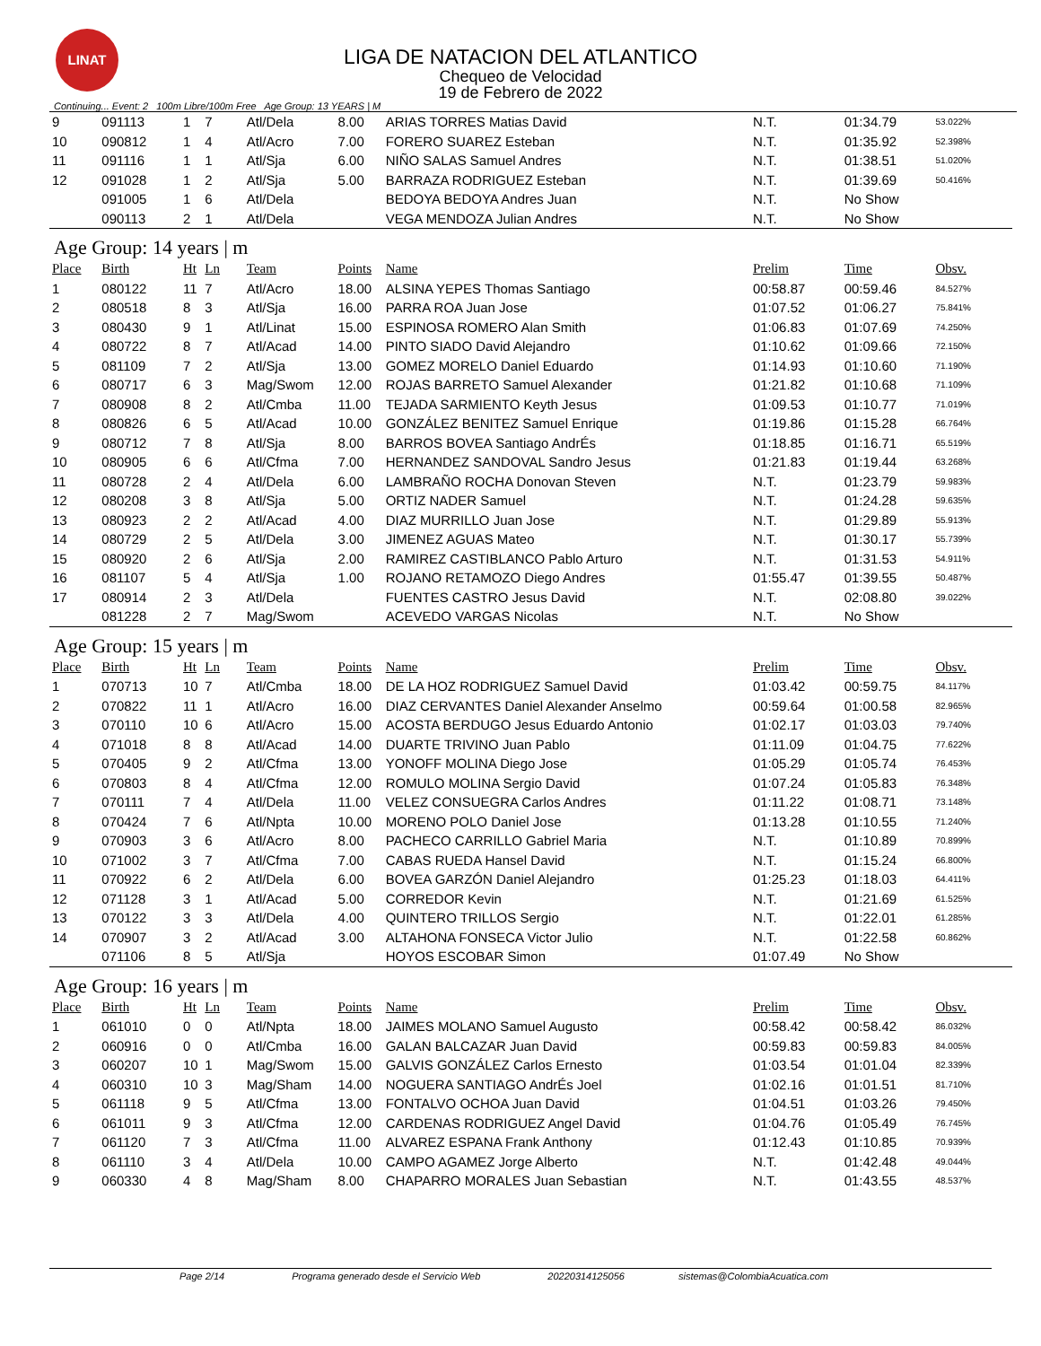LINAT
LIGA DE NATACION DEL ATLANTICO
Chequeo de Velocidad
19 de Febrero de 2022
Continuing... Event: 2 100m Libre/100m Free Age Group: 13 YEARS | M
| 9 | 091113 | 1 | 7 | Atl/Dela | 8.00 | ARIAS TORRES Matias David | N.T. | 01:34.79 | 53.022% |
| 10 | 090812 | 1 | 4 | Atl/Acro | 7.00 | FORERO SUAREZ Esteban | N.T. | 01:35.92 | 52.398% |
| 11 | 091116 | 1 | 1 | Atl/Sja | 6.00 | NIÑO SALAS Samuel Andres | N.T. | 01:38.51 | 51.020% |
| 12 | 091028 | 1 | 2 | Atl/Sja | 5.00 | BARRAZA RODRIGUEZ Esteban | N.T. | 01:39.69 | 50.416% |
| | 091005 | 1 | 6 | Atl/Dela | | BEDOYA BEDOYA Andres Juan | N.T. | No Show | |
| | 090113 | 2 | 1 | Atl/Dela | | VEGA MENDOZA Julian Andres | N.T. | No Show | |
Age Group: 14 years | m
| Place | Birth | Ht | Ln | Team | Points | Name | Prelim | Time | Obsv. |
| --- | --- | --- | --- | --- | --- | --- | --- | --- | --- |
| 1 | 080122 | 11 | 7 | Atl/Acro | 18.00 | ALSINA YEPES Thomas Santiago | 00:58.87 | 00:59.46 | 84.527% |
| 2 | 080518 | 8 | 3 | Atl/Sja | 16.00 | PARRA ROA Juan Jose | 01:07.52 | 01:06.27 | 75.841% |
| 3 | 080430 | 9 | 1 | Atl/Linat | 15.00 | ESPINOSA ROMERO Alan Smith | 01:06.83 | 01:07.69 | 74.250% |
| 4 | 080722 | 8 | 7 | Atl/Acad | 14.00 | PINTO SIADO David Alejandro | 01:10.62 | 01:09.66 | 72.150% |
| 5 | 081109 | 7 | 2 | Atl/Sja | 13.00 | GOMEZ MORELO Daniel Eduardo | 01:14.93 | 01:10.60 | 71.190% |
| 6 | 080717 | 6 | 3 | Mag/Swom | 12.00 | ROJAS BARRETO Samuel Alexander | 01:21.82 | 01:10.68 | 71.109% |
| 7 | 080908 | 8 | 2 | Atl/Cmba | 11.00 | TEJADA SARMIENTO Keyth Jesus | 01:09.53 | 01:10.77 | 71.019% |
| 8 | 080826 | 6 | 5 | Atl/Acad | 10.00 | GONZÁLEZ BENITEZ Samuel Enrique | 01:19.86 | 01:15.28 | 66.764% |
| 9 | 080712 | 7 | 8 | Atl/Sja | 8.00 | BARROS BOVEA Santiago AndrÉs | 01:18.85 | 01:16.71 | 65.519% |
| 10 | 080905 | 6 | 6 | Atl/Cfma | 7.00 | HERNANDEZ SANDOVAL Sandro Jesus | 01:21.83 | 01:19.44 | 63.268% |
| 11 | 080728 | 2 | 4 | Atl/Dela | 6.00 | LAMBRAÑO ROCHA Donovan Steven | N.T. | 01:23.79 | 59.983% |
| 12 | 080208 | 3 | 8 | Atl/Sja | 5.00 | ORTIZ NADER Samuel | N.T. | 01:24.28 | 59.635% |
| 13 | 080923 | 2 | 2 | Atl/Acad | 4.00 | DIAZ MURRILLO Juan Jose | N.T. | 01:29.89 | 55.913% |
| 14 | 080729 | 2 | 5 | Atl/Dela | 3.00 | JIMENEZ AGUAS Mateo | N.T. | 01:30.17 | 55.739% |
| 15 | 080920 | 2 | 6 | Atl/Sja | 2.00 | RAMIREZ CASTIBLANCO Pablo Arturo | N.T. | 01:31.53 | 54.911% |
| 16 | 081107 | 5 | 4 | Atl/Sja | 1.00 | ROJANO RETAMOZO Diego Andres | 01:55.47 | 01:39.55 | 50.487% |
| 17 | 080914 | 2 | 3 | Atl/Dela | | FUENTES CASTRO Jesus David | N.T. | 02:08.80 | 39.022% |
| | 081228 | 2 | 7 | Mag/Swom | | ACEVEDO VARGAS Nicolas | N.T. | No Show | |
Age Group: 15 years | m
| Place | Birth | Ht | Ln | Team | Points | Name | Prelim | Time | Obsv. |
| --- | --- | --- | --- | --- | --- | --- | --- | --- | --- |
| 1 | 070713 | 10 | 7 | Atl/Cmba | 18.00 | DE LA HOZ RODRIGUEZ Samuel David | 01:03.42 | 00:59.75 | 84.117% |
| 2 | 070822 | 11 | 1 | Atl/Acro | 16.00 | DIAZ CERVANTES Daniel Alexander Anselmo | 00:59.64 | 01:00.58 | 82.965% |
| 3 | 070110 | 10 | 6 | Atl/Acro | 15.00 | ACOSTA BERDUGO Jesus Eduardo Antonio | 01:02.17 | 01:03.03 | 79.740% |
| 4 | 071018 | 8 | 8 | Atl/Acad | 14.00 | DUARTE TRIVINO Juan Pablo | 01:11.09 | 01:04.75 | 77.622% |
| 5 | 070405 | 9 | 2 | Atl/Cfma | 13.00 | YONOFF MOLINA Diego Jose | 01:05.29 | 01:05.74 | 76.453% |
| 6 | 070803 | 8 | 4 | Atl/Cfma | 12.00 | ROMULO MOLINA Sergio David | 01:07.24 | 01:05.83 | 76.348% |
| 7 | 070111 | 7 | 4 | Atl/Dela | 11.00 | VELEZ CONSUEGRA Carlos Andres | 01:11.22 | 01:08.71 | 73.148% |
| 8 | 070424 | 7 | 6 | Atl/Npta | 10.00 | MORENO POLO Daniel Jose | 01:13.28 | 01:10.55 | 71.240% |
| 9 | 070903 | 3 | 6 | Atl/Acro | 8.00 | PACHECO CARRILLO Gabriel Maria | N.T. | 01:10.89 | 70.899% |
| 10 | 071002 | 3 | 7 | Atl/Cfma | 7.00 | CABAS RUEDA Hansel David | N.T. | 01:15.24 | 66.800% |
| 11 | 070922 | 6 | 2 | Atl/Dela | 6.00 | BOVEA GARZÓN Daniel Alejandro | 01:25.23 | 01:18.03 | 64.411% |
| 12 | 071128 | 3 | 1 | Atl/Acad | 5.00 | CORREDOR Kevin | N.T. | 01:21.69 | 61.525% |
| 13 | 070122 | 3 | 3 | Atl/Dela | 4.00 | QUINTERO TRILLOS Sergio | N.T. | 01:22.01 | 61.285% |
| 14 | 070907 | 3 | 2 | Atl/Acad | 3.00 | ALTAHONA FONSECA Victor Julio | N.T. | 01:22.58 | 60.862% |
| | 071106 | 8 | 5 | Atl/Sja | | HOYOS ESCOBAR Simon | 01:07.49 | No Show | |
Age Group: 16 years | m
| Place | Birth | Ht | Ln | Team | Points | Name | Prelim | Time | Obsv. |
| --- | --- | --- | --- | --- | --- | --- | --- | --- | --- |
| 1 | 061010 | 0 | 0 | Atl/Npta | 18.00 | JAIMES MOLANO Samuel Augusto | 00:58.42 | 00:58.42 | 86.032% |
| 2 | 060916 | 0 | 0 | Atl/Cmba | 16.00 | GALAN BALCAZAR Juan David | 00:59.83 | 00:59.83 | 84.005% |
| 3 | 060207 | 10 | 1 | Mag/Swom | 15.00 | GALVIS GONZÁLEZ Carlos Ernesto | 01:03.54 | 01:01.04 | 82.339% |
| 4 | 060310 | 10 | 3 | Mag/Sham | 14.00 | NOGUERA SANTIAGO AndrÉs Joel | 01:02.16 | 01:01.51 | 81.710% |
| 5 | 061118 | 9 | 5 | Atl/Cfma | 13.00 | FONTALVO OCHOA Juan David | 01:04.51 | 01:03.26 | 79.450% |
| 6 | 061011 | 9 | 3 | Atl/Cfma | 12.00 | CARDENAS RODRIGUEZ Angel David | 01:04.76 | 01:05.49 | 76.745% |
| 7 | 061120 | 7 | 3 | Atl/Cfma | 11.00 | ALVAREZ ESPANA Frank Anthony | 01:12.43 | 01:10.85 | 70.939% |
| 8 | 061110 | 3 | 4 | Atl/Dela | 10.00 | CAMPO AGAMEZ Jorge Alberto | N.T. | 01:42.48 | 49.044% |
| 9 | 060330 | 4 | 8 | Mag/Sham | 8.00 | CHAPARRO MORALES Juan Sebastian | N.T. | 01:43.55 | 48.537% |
Page 2/14 Programa generado desde el Servicio Web 20220314125056 sistemas@ColombiaAcuatica.com